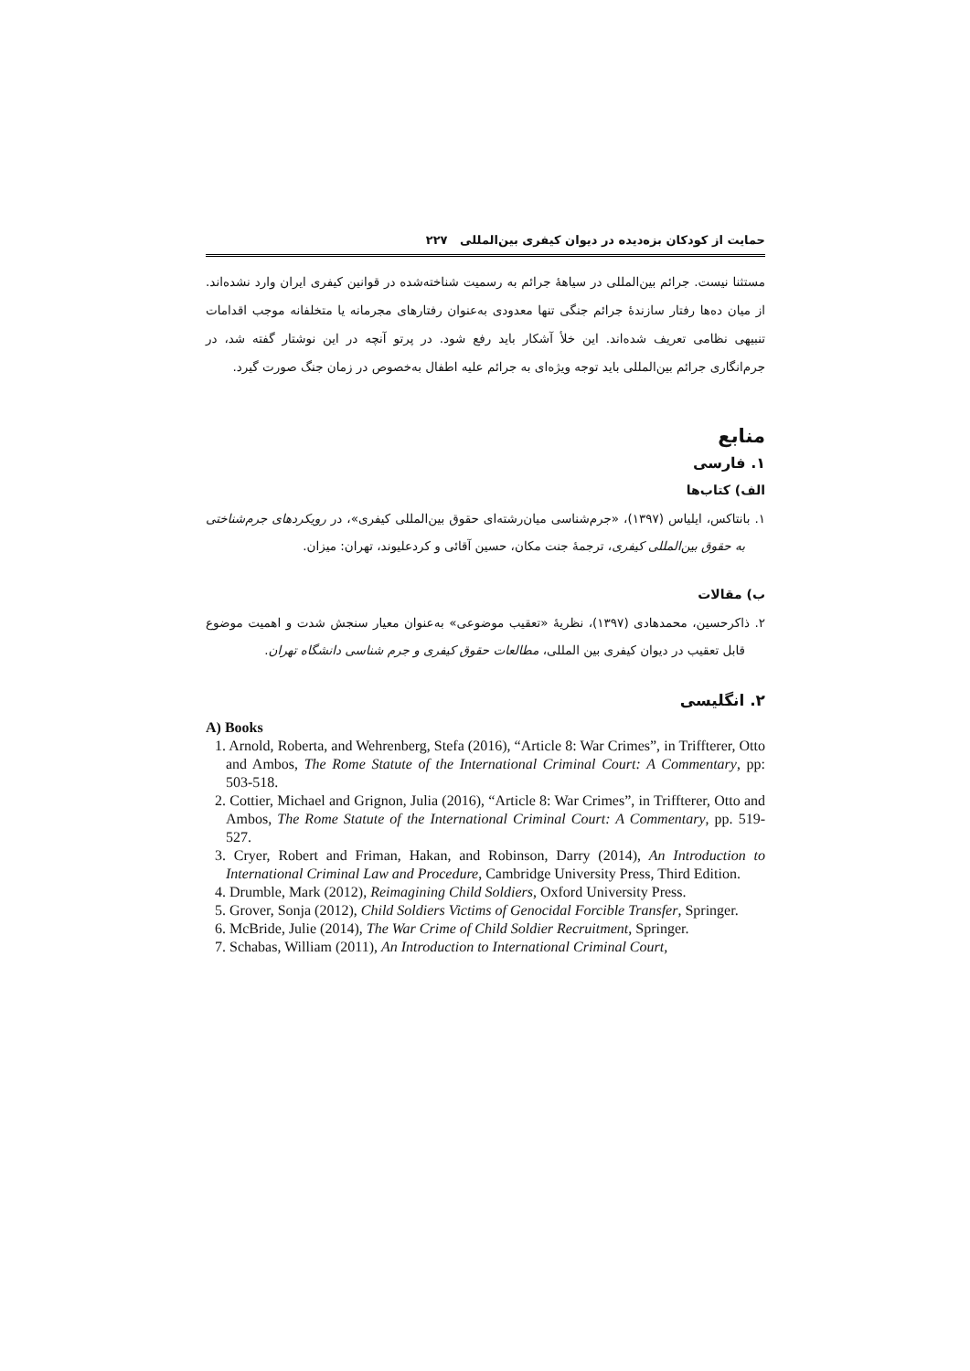حمایت از کودکان بزه‌دیده در دیوان کیفری بین‌المللی ۲۲۷
مستثنا نیست. جرائم بین‌المللی در سیاههٔ جرائم به رسمیت شناخته‌شده در قوانین کیفری ایران وارد نشده‌اند. از میان ده‌ها رفتار سازندهٔ جرائم جنگی تنها معدودی به‌عنوان رفتارهای مجرمانه یا متخلفانه موجب اقدامات تنبیهی نظامی تعریف شده‌اند. این خلأ آشکار باید رفع شود. در پرتو آنچه در این نوشتار گفته شد، در جرم‌انگاری جرائم بین‌المللی باید توجه ویژه‌ای به جرائم علیه اطفال به‌خصوص در زمان جنگ صورت گیرد.
منابع
۱. فارسی
الف) کتاب‌ها
۱. بانتاکس، ایلیاس (۱۳۹۷)، «جرم‌شناسی میان‌رشته‌ای حقوق بین‌المللی کیفری»، در رویکردهای جرم‌شناختی به حقوق بین‌المللی کیفری، ترجمهٔ جنت مکان، حسین آقائی و کردعلیوند، تهران: میزان.
ب) مقالات
۲. ذاکرحسین، محمدهادی (۱۳۹۷)، نظریهٔ «تعقیب موضوعی» به‌عنوان معیار سنجش شدت و اهمیت موضوع قابل تعقیب در دیوان کیفری بین المللی، مطالعات حقوق کیفری و جرم شناسی دانشگاه تهران.
۲. انگلیسی
A) Books
1. Arnold, Roberta, and Wehrenberg, Stefa (2016), “Article 8: War Crimes”, in Triffterer, Otto and Ambos, The Rome Statute of the International Criminal Court: A Commentary, pp: 503-518.
2. Cottier, Michael and Grignon, Julia (2016), “Article 8: War Crimes”, in Triffterer, Otto and Ambos, The Rome Statute of the International Criminal Court: A Commentary, pp. 519-527.
3. Cryer, Robert and Friman, Hakan, and Robinson, Darry (2014), An Introduction to International Criminal Law and Procedure, Cambridge University Press, Third Edition.
4. Drumble, Mark (2012), Reimagining Child Soldiers, Oxford University Press.
5. Grover, Sonja (2012), Child Soldiers Victims of Genocidal Forcible Transfer, Springer.
6. McBride, Julie (2014), The War Crime of Child Soldier Recruitment, Springer.
7. Schabas, William (2011), An Introduction to International Criminal Court,